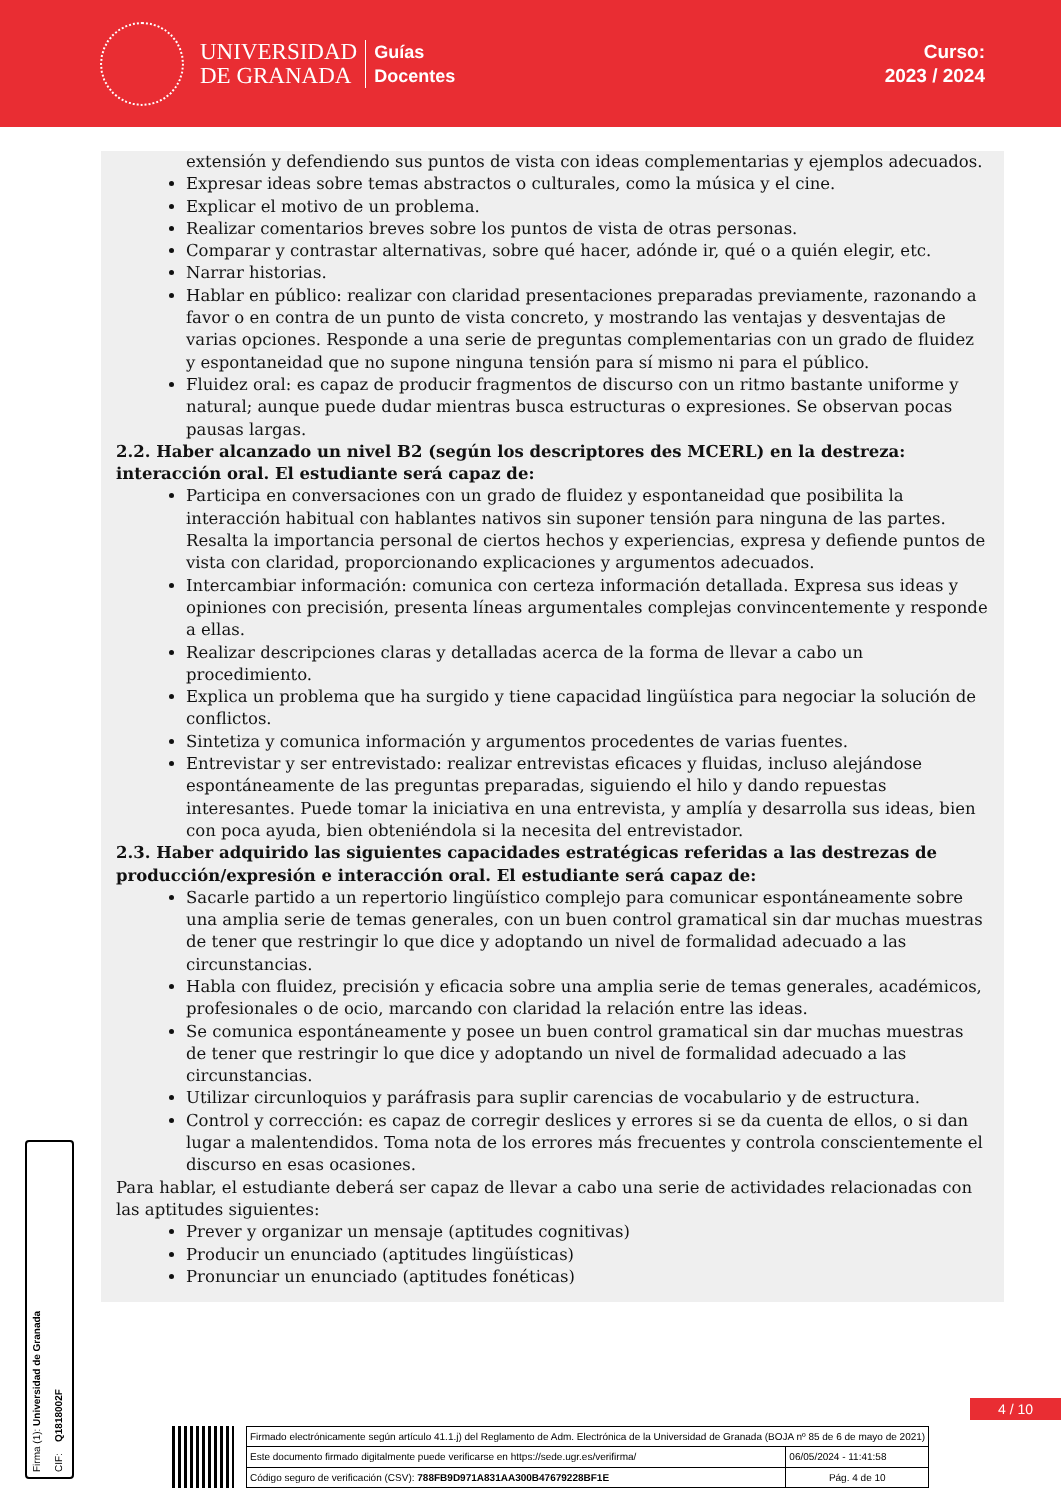UNIVERSIDAD
DE GRANADA
Guías
Docentes
Curso:
2023 / 2024
extensión y defendiendo sus puntos de vista con ideas complementarias y ejemplos adecuados.
Expresar ideas sobre temas abstractos o culturales, como la música y el cine.
Explicar el motivo de un problema.
Realizar comentarios breves sobre los puntos de vista de otras personas.
Comparar y contrastar alternativas, sobre qué hacer, adónde ir, qué o a quién elegir, etc.
Narrar historias.
Hablar en público: realizar con claridad presentaciones preparadas previamente, razonando a favor o en contra de un punto de vista concreto, y mostrando las ventajas y desventajas de varias opciones. Responde a una serie de preguntas complementarias con un grado de fluidez y espontaneidad que no supone ninguna tensión para sí mismo ni para el público.
Fluidez oral: es capaz de producir fragmentos de discurso con un ritmo bastante uniforme y natural; aunque puede dudar mientras busca estructuras o expresiones. Se observan pocas pausas largas.
2.2. Haber alcanzado un nivel B2 (según los descriptores des MCERL) en la destreza: interacción oral. El estudiante será capaz de:
Participa en conversaciones con un grado de fluidez y espontaneidad que posibilita la interacción habitual con hablantes nativos sin suponer tensión para ninguna de las partes. Resalta la importancia personal de ciertos hechos y experiencias, expresa y defiende puntos de vista con claridad, proporcionando explicaciones y argumentos adecuados.
Intercambiar información: comunica con certeza información detallada. Expresa sus ideas y opiniones con precisión, presenta líneas argumentales complejas convincentemente y responde a ellas.
Realizar descripciones claras y detalladas acerca de la forma de llevar a cabo un procedimiento.
Explica un problema que ha surgido y tiene capacidad lingüística para negociar la solución de conflictos.
Sintetiza y comunica información y argumentos procedentes de varias fuentes.
Entrevistar y ser entrevistado: realizar entrevistas eficaces y fluidas, incluso alejándose espontáneamente de las preguntas preparadas, siguiendo el hilo y dando repuestas interesantes. Puede tomar la iniciativa en una entrevista, y amplía y desarrolla sus ideas, bien con poca ayuda, bien obteniéndola si la necesita del entrevistador.
2.3. Haber adquirido las siguientes capacidades estratégicas referidas a las destrezas de producción/expresión e interacción oral. El estudiante será capaz de:
Sacarle partido a un repertorio lingüístico complejo para comunicar espontáneamente sobre una amplia serie de temas generales, con un buen control gramatical sin dar muchas muestras de tener que restringir lo que dice y adoptando un nivel de formalidad adecuado a las circunstancias.
Habla con fluidez, precisión y eficacia sobre una amplia serie de temas generales, académicos, profesionales o de ocio, marcando con claridad la relación entre las ideas.
Se comunica espontáneamente y posee un buen control gramatical sin dar muchas muestras de tener que restringir lo que dice y adoptando un nivel de formalidad adecuado a las circunstancias.
Utilizar circunloquios y paráfrasis para suplir carencias de vocabulario y de estructura.
Control y corrección: es capaz de corregir deslices y errores si se da cuenta de ellos, o si dan lugar a malentendidos. Toma nota de los errores más frecuentes y controla conscientemente el discurso en esas ocasiones.
Para hablar, el estudiante deberá ser capaz de llevar a cabo una serie de actividades relacionadas con las aptitudes siguientes:
Prever y organizar un mensaje (aptitudes cognitivas)
Producir un enunciado (aptitudes lingüísticas)
Pronunciar un enunciado (aptitudes fonéticas)
Firma (1): Universidad de Granada CIF: Q1818002F
4 / 10
| Firmado electrónicamente según artículo 41.1.j) del Reglamento de Adm. Electrónica de la Universidad de Granada (BOJA nº 85 de 6 de mayo de 2021) | |
| Este documento firmado digitalmente puede verificarse en https://sede.ugr.es/verifirma/ | 06/05/2024 - 11:41:58 |
| Código seguro de verificación (CSV): 788FB9D971A831AA300B47679228BF1E | Pág. 4 de 10 |